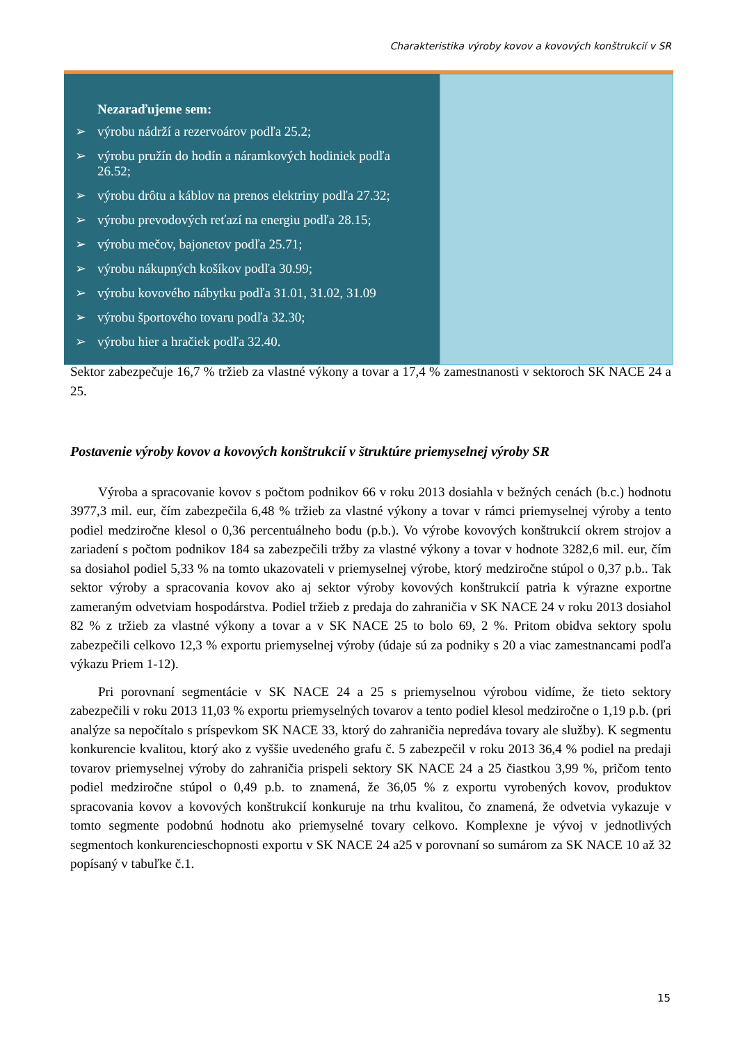Charakteristika výroby kovov a kovových konštrukcií v SR
Nezaraďujeme sem:
➢ výrobu nádrží a rezervoárov podľa 25.2;
➢ výrobu pružín do hodín a náramkových hodiniek podľa 26.52;
➢ výrobu drôtu a káblov na prenos elektriny podľa 27.32;
➢ výrobu prevodových reťazí na energiu podľa 28.15;
➢ výrobu mečov, bajonetov podľa 25.71;
➢ výrobu nákupných košíkov podľa 30.99;
➢ výrobu kovového nábytku podľa 31.01, 31.02, 31.09
➢ výrobu športového tovaru podľa 32.30;
➢ výrobu hier a hračiek podľa 32.40.
Sektor zabezpečuje 16,7 % tržieb za vlastné výkony a tovar a 17,4 % zamestnanosti v sektoroch SK NACE 24 a 25.
Postavenie výroby kovov a kovových konštrukcií v štruktúre priemyselnej výroby SR
Výroba a spracovanie kovov s počtom podnikov 66 v roku 2013 dosiahla v bežných cenách (b.c.) hodnotu 3977,3 mil. eur, čím zabezpečila 6,48 % tržieb za vlastné výkony a tovar v rámci priemyselnej výroby a tento podiel medziročne klesol o 0,36 percentuálneho bodu (p.b.). Vo výrobe kovových konštrukcií okrem strojov a zariadení s počtom podnikov 184 sa zabezpečili tržby za vlastné výkony a tovar v hodnote 3282,6 mil. eur, čím sa dosiahol podiel 5,33 % na tomto ukazovateli v priemyselnej výrobe, ktorý medziročne stúpol o 0,37 p.b.. Tak sektor výroby a spracovania kovov ako aj sektor výroby kovových konštrukcií patria k výrazne exportne zameraným odvetviam hospodárstva. Podiel tržieb z predaja do zahraničia v SK NACE 24 v roku 2013 dosiahol 82 % z tržieb za vlastné výkony a tovar a v SK NACE 25 to bolo 69, 2 %. Pritom obidva sektory spolu zabezpečili celkovo 12,3 % exportu priemyselnej výroby (údaje sú za podniky s 20 a viac zamestnancami podľa výkazu Priem 1-12).
Pri porovnaní segmentácie v SK NACE 24 a 25 s priemyselnou výrobou vidíme, že tieto sektory zabezpečili v roku 2013 11,03 % exportu priemyselných tovarov a tento podiel klesol medziročne o 1,19 p.b. (pri analýze sa nepočítalo s príspevkom SK NACE 33, ktorý do zahraničia nepredáva tovary ale služby). K segmentu konkurencie kvalitou, ktorý ako z vyššie uvedeného grafu č. 5 zabezpečil v roku 2013 36,4 % podiel na predaji tovarov priemyselnej výroby do zahraničia prispeli sektory SK NACE 24 a 25 čiastkou 3,99 %, pričom tento podiel medziročne stúpol o 0,49 p.b. to znamená, že 36,05 % z exportu vyrobených kovov, produktov spracovania kovov a kovových konštrukcií konkuruje na trhu kvalitou, čo znamená, že odvetvia vykazuje v tomto segmente podobnú hodnotu ako priemyselné tovary celkovo. Komplexne je vývoj v jednotlivých segmentoch konkurencieschopnosti exportu v SK NACE 24 a25 v porovnaní so sumárom za SK NACE 10 až 32 popísaný v tabuľke č.1.
15